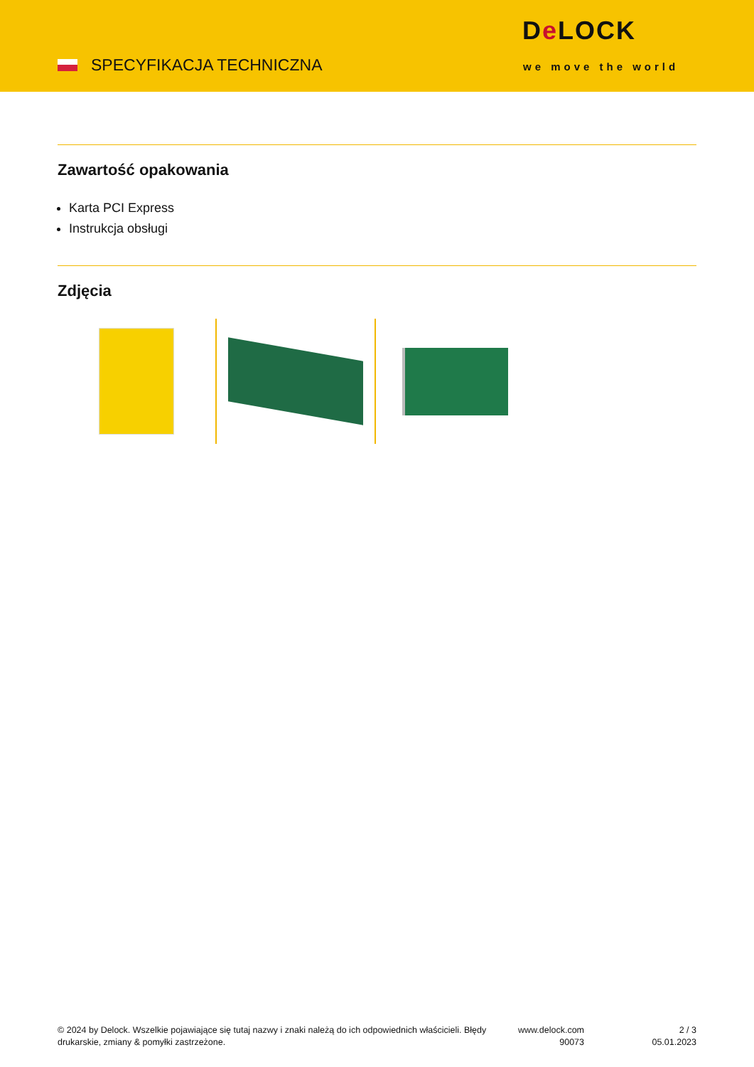SPECYFIKACJA TECHNICZNA
De LOCK
we move the world
Zawartość opakowania
Karta PCI Express
Instrukcja obsługi
Zdjęcia
© 2024 by Delock. Wszelkie pojawiające się tutaj nazwy i znaki należą do ich odpowiednich właścicieli. Błędy drukarskie, zmiany & pomyłki zastrzeżone.
www.delock.com
90073
2 / 3
05.01.2023